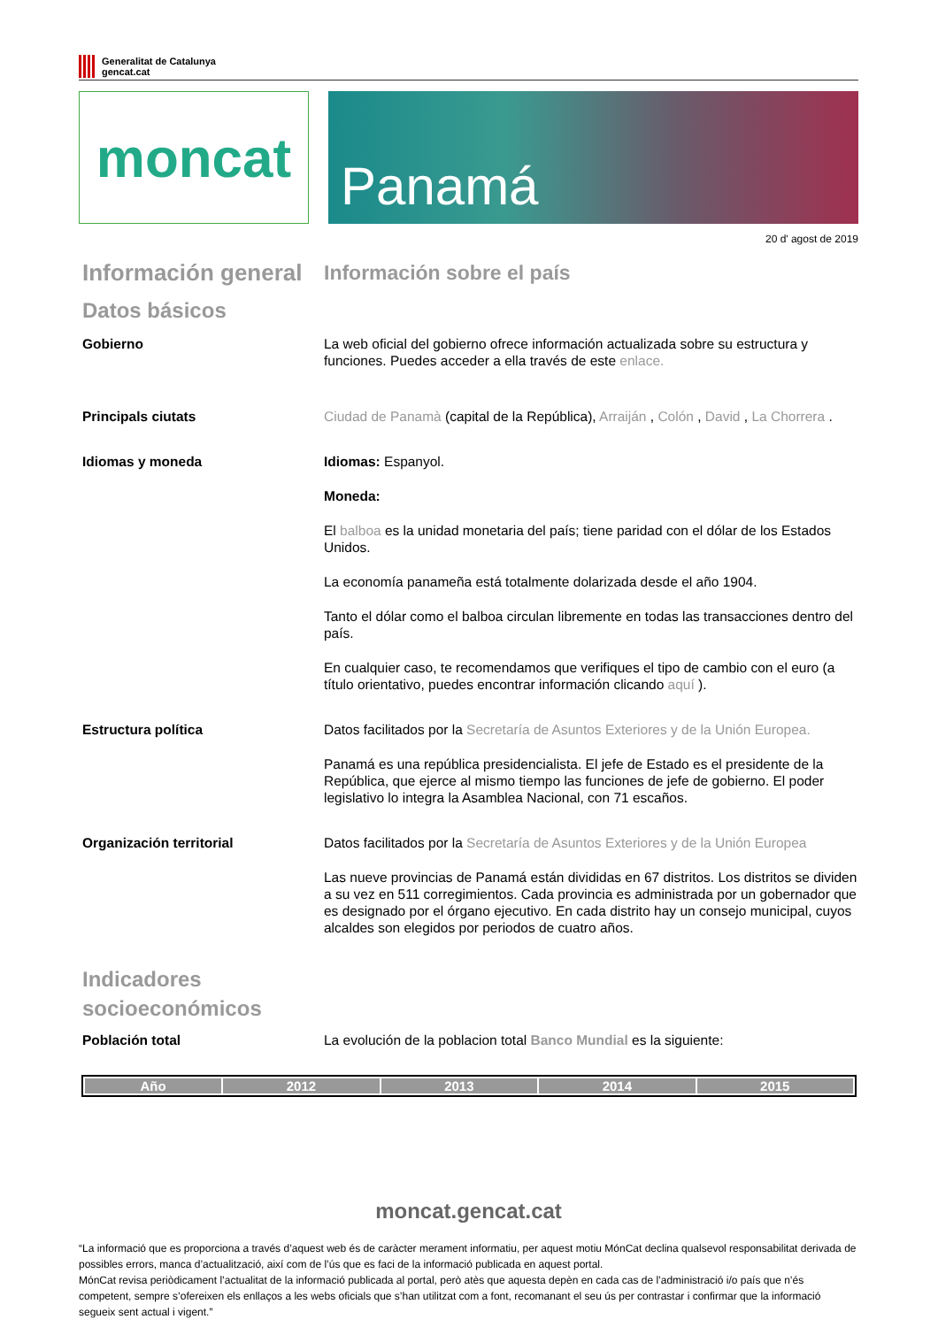Generalitat de Catalunya
gencat.cat
moncat
Panamá
20 d' agost de 2019
Información general
Información sobre el país
Datos básicos
Gobierno La web oficial del gobierno ofrece información actualizada sobre su estructura y funciones. Puedes acceder a ella través de este enlace.
Principals ciutats Ciudad de Panamà (capital de la República), Arraiján , Colón , David , La Chorrera .
Idiomas y moneda Idiomas: Espanyol.
Moneda:
El balboa es la unidad monetaria del país; tiene paridad con el dólar de los Estados Unidos.
La economía panameña está totalmente dolarizada desde el año 1904.
Tanto el dólar como el balboa circulan libremente en todas las transacciones dentro del país.
En cualquier caso, te recomendamos que verifiques el tipo de cambio con el euro (a título orientativo, puedes encontrar información clicando aquí ).
Estructura política Datos facilitados por la Secretaría de Asuntos Exteriores y de la Unión Europea.
Panamá es una república presidencialista. El jefe de Estado es el presidente de la República, que ejerce al mismo tiempo las funciones de jefe de gobierno. El poder legislativo lo integra la Asamblea Nacional, con 71 escaños.
Organización territorial Datos facilitados por la Secretaría de Asuntos Exteriores y de la Unión Europea
Las nueve provincias de Panamá están divididas en 67 distritos. Los distritos se dividen a su vez en 511 corregimientos. Cada provincia es administrada por un gobernador que es designado por el órgano ejecutivo. En cada distrito hay un consejo municipal, cuyos alcaldes son elegidos por periodos de cuatro años.
Indicadores
socioeconómicos
Población total La evolución de la poblacion total Banco Mundial es la siguiente:
| Año | 2012 | 2013 | 2014 | 2015 |
| --- | --- | --- | --- | --- |
moncat.gencat.cat
“La informació que es proporciona a través d’aquest web és de caràcter merament informatiu, per aquest motiu MónCat declina qualsevol responsabilitat derivada de possibles errors, manca d’actualització, així com de l’ús que es faci de la informació publicada en aquest portal.
MónCat revisa periòdicament l’actualitat de la informació publicada al portal, però atès que aquesta depèn en cada cas de l’administració i/o país que n’és competent, sempre s’ofereixen els enllaços a les webs oficials que s’han utilitzat com a font, recomanant el seu ús per contrastar i confirmar que la informació segueix sent actual i vigent.”